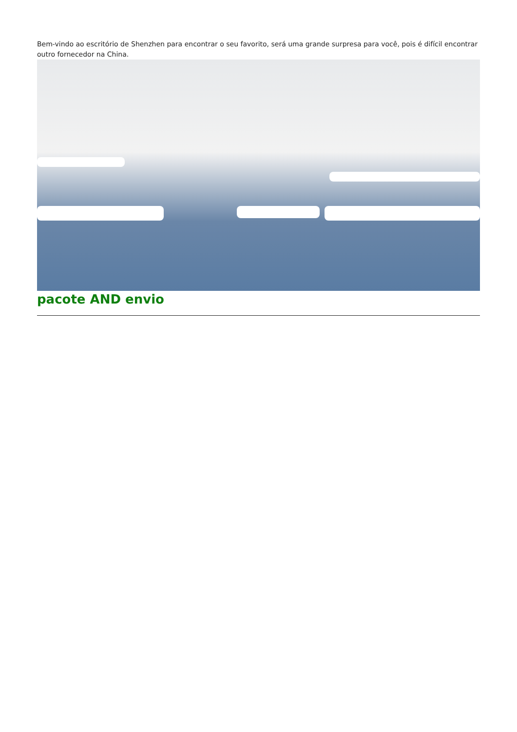Bem-vindo ao escritório de Shenzhen para encontrar o seu favorito, será uma grande surpresa para você, pois é difícil encontrar outro fornecedor na China.
pacote AND envio